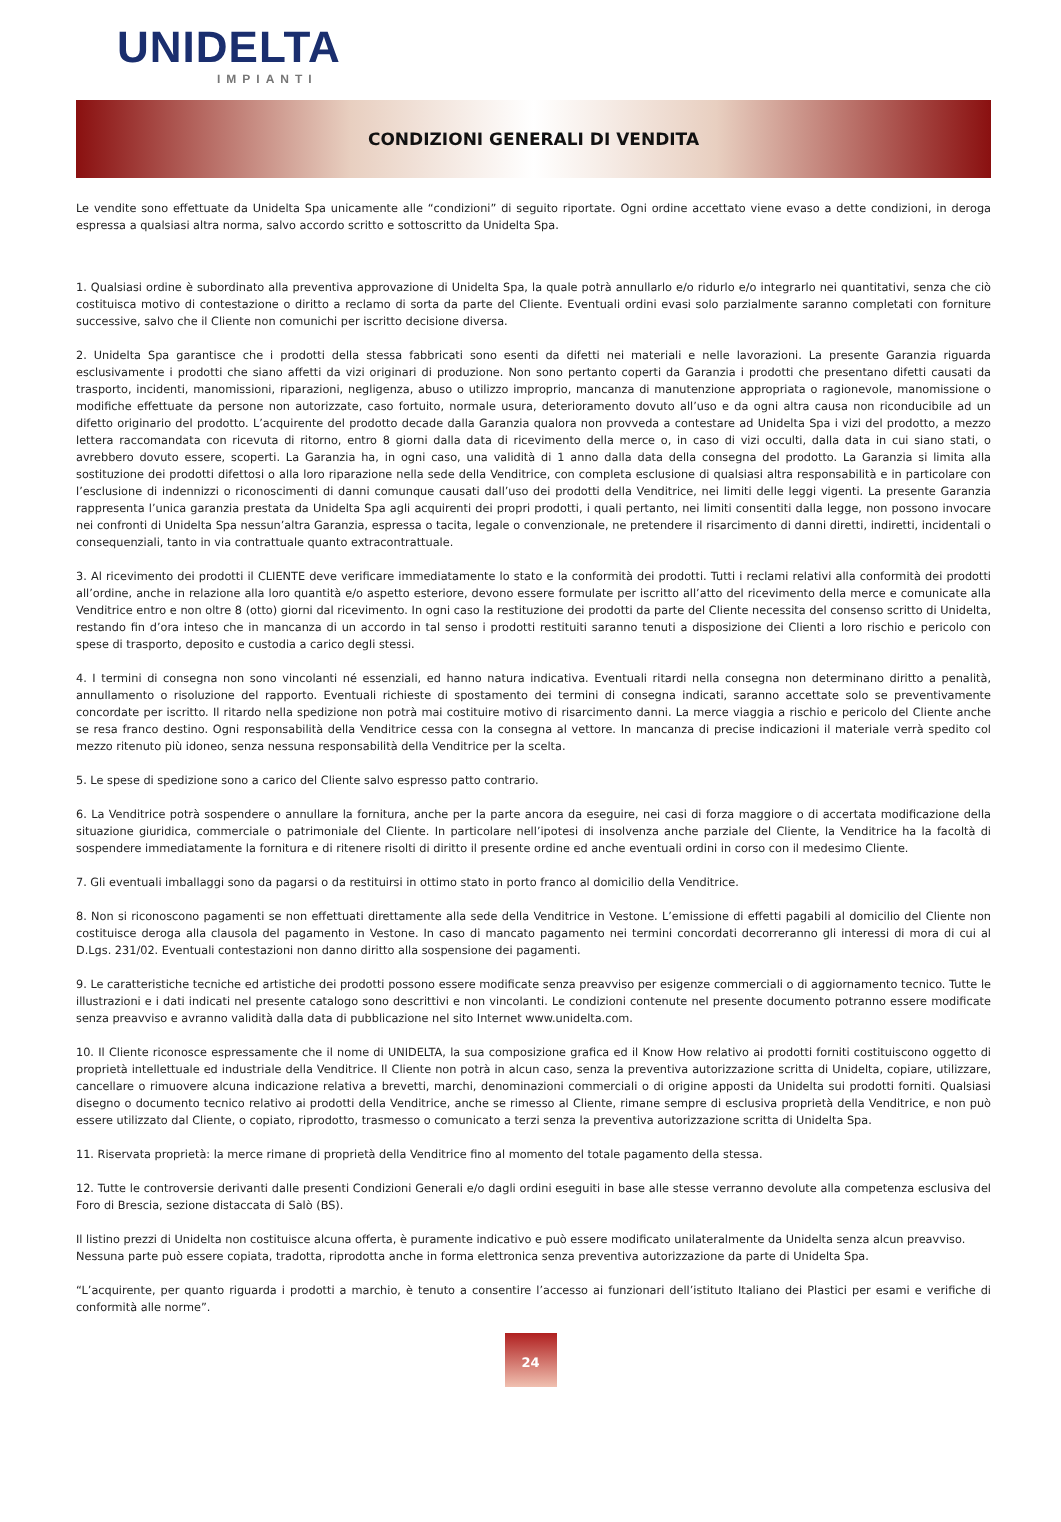UNIDELTA
IMPIANTI
CONDIZIONI GENERALI DI VENDITA
Le vendite sono effettuate da Unidelta Spa unicamente alle “condizioni” di seguito riportate. Ogni ordine accettato viene evaso a dette condizioni, in deroga espressa a qualsiasi altra norma, salvo accordo scritto e sottoscritto da Unidelta Spa.
1. Qualsiasi ordine è subordinato alla preventiva approvazione di Unidelta Spa, la quale potrà annullarlo e/o ridurlo e/o integrarlo nei quantitativi, senza che ciò costituisca motivo di contestazione o diritto a reclamo di sorta da parte del Cliente. Eventuali ordini evasi solo parzialmente saranno completati con forniture successive, salvo che il Cliente non comunichi per iscritto decisione diversa.
2. Unidelta Spa garantisce che i prodotti della stessa fabbricati sono esenti da difetti nei materiali e nelle lavorazioni. La presente Garanzia riguarda esclusivamente i prodotti che siano affetti da vizi originari di produzione. Non sono pertanto coperti da Garanzia i prodotti che presentano difetti causati da trasporto, incidenti, manomissioni, riparazioni, negligenza, abuso o utilizzo improprio, mancanza di manutenzione appropriata o ragionevole, manomissione o modifiche effettuate da persone non autorizzate, caso fortuito, normale usura, deterioramento dovuto all’uso e da ogni altra causa non riconducibile ad un difetto originario del prodotto. L’acquirente del prodotto decade dalla Garanzia qualora non provveda a contestare ad Unidelta Spa i vizi del prodotto, a mezzo lettera raccomandata con ricevuta di ritorno, entro 8 giorni dalla data di ricevimento della merce o, in caso di vizi occulti, dalla data in cui siano stati, o avrebbero dovuto essere, scoperti. La Garanzia ha, in ogni caso, una validità di 1 anno dalla data della consegna del prodotto. La Garanzia si limita alla sostituzione dei prodotti difettosi o alla loro riparazione nella sede della Venditrice, con completa esclusione di qualsiasi altra responsabilità e in particolare con l’esclusione di indennizzi o riconoscimenti di danni comunque causati dall’uso dei prodotti della Venditrice, nei limiti delle leggi vigenti. La presente Garanzia rappresenta l’unica garanzia prestata da Unidelta Spa agli acquirenti dei propri prodotti, i quali pertanto, nei limiti consentiti dalla legge, non possono invocare nei confronti di Unidelta Spa nessun’altra Garanzia, espressa o tacita, legale o convenzionale, ne pretendere il risarcimento di danni diretti, indiretti, incidentali o consequenziali, tanto in via contrattuale quanto extracontrattuale.
3. Al ricevimento dei prodotti il CLIENTE deve verificare immediatamente lo stato e la conformità dei prodotti. Tutti i reclami relativi alla conformità dei prodotti all’ordine, anche in relazione alla loro quantità e/o aspetto esteriore, devono essere formulate per iscritto all’atto del ricevimento della merce e comunicate alla Venditrice entro e non oltre 8 (otto) giorni dal ricevimento. In ogni caso la restituzione dei prodotti da parte del Cliente necessita del consenso scritto di Unidelta, restando fin d’ora inteso che in mancanza di un accordo in tal senso i prodotti restituiti saranno tenuti a disposizione dei Clienti a loro rischio e pericolo con spese di trasporto, deposito e custodia a carico degli stessi.
4. I termini di consegna non sono vincolanti né essenziali, ed hanno natura indicativa. Eventuali ritardi nella consegna non determinano diritto a penalità, annullamento o risoluzione del rapporto. Eventuali richieste di spostamento dei termini di consegna indicati, saranno accettate solo se preventivamente concordate per iscritto. Il ritardo nella spedizione non potrà mai costituire motivo di risarcimento danni. La merce viaggia a rischio e pericolo del Cliente anche se resa franco destino. Ogni responsabilità della Venditrice cessa con la consegna al vettore. In mancanza di precise indicazioni il materiale verrà spedito col mezzo ritenuto più idoneo, senza nessuna responsabilità della Venditrice per la scelta.
5. Le spese di spedizione sono a carico del Cliente salvo espresso patto contrario.
6. La Venditrice potrà sospendere o annullare la fornitura, anche per la parte ancora da eseguire, nei casi di forza maggiore o di accertata modificazione della situazione giuridica, commerciale o patrimoniale del Cliente. In particolare nell’ipotesi di insolvenza anche parziale del Cliente, la Venditrice ha la facoltà di sospendere immediatamente la fornitura e di ritenere risolti di diritto il presente ordine ed anche eventuali ordini in corso con il medesimo Cliente.
7. Gli eventuali imballaggi sono da pagarsi o da restituirsi in ottimo stato in porto franco al domicilio della Venditrice.
8. Non si riconoscono pagamenti se non effettuati direttamente alla sede della Venditrice in Vestone. L’emissione di effetti pagabili al domicilio del Cliente non costituisce deroga alla clausola del pagamento in Vestone. In caso di mancato pagamento nei termini concordati decorreranno gli interessi di mora di cui al D.Lgs. 231/02. Eventuali contestazioni non danno diritto alla sospensione dei pagamenti.
9. Le caratteristiche tecniche ed artistiche dei prodotti possono essere modificate senza preavviso per esigenze commerciali o di aggiornamento tecnico. Tutte le illustrazioni e i dati indicati nel presente catalogo sono descrittivi e non vincolanti. Le condizioni contenute nel presente documento potranno essere modificate senza preavviso e avranno validità dalla data di pubblicazione nel sito Internet www.unidelta.com.
10. Il Cliente riconosce espressamente che il nome di UNIDELTA, la sua composizione grafica ed il Know How relativo ai prodotti forniti costituiscono oggetto di proprietà intellettuale ed industriale della Venditrice. Il Cliente non potrà in alcun caso, senza la preventiva autorizzazione scritta di Unidelta, copiare, utilizzare, cancellare o rimuovere alcuna indicazione relativa a brevetti, marchi, denominazioni commerciali o di origine apposti da Unidelta sui prodotti forniti. Qualsiasi disegno o documento tecnico relativo ai prodotti della Venditrice, anche se rimesso al Cliente, rimane sempre di esclusiva proprietà della Venditrice, e non può essere utilizzato dal Cliente, o copiato, riprodotto, trasmesso o comunicato a terzi senza la preventiva autorizzazione scritta di Unidelta Spa.
11. Riservata proprietà: la merce rimane di proprietà della Venditrice fino al momento del totale pagamento della stessa.
12. Tutte le controversie derivanti dalle presenti Condizioni Generali e/o dagli ordini eseguiti in base alle stesse verranno devolute alla competenza esclusiva del Foro di Brescia, sezione distaccata di Salò (BS).
Il listino prezzi di Unidelta non costituisce alcuna offerta, è puramente indicativo e può essere modificato unilateralmente da Unidelta senza alcun preavviso.
Nessuna parte può essere copiata, tradotta, riprodotta anche in forma elettronica senza preventiva autorizzazione da parte di Unidelta Spa.
“L’acquirente, per quanto riguarda i prodotti a marchio, è tenuto a consentire l’accesso ai funzionari dell’istituto Italiano dei Plastici per esami e verifiche di conformità alle norme”.
24